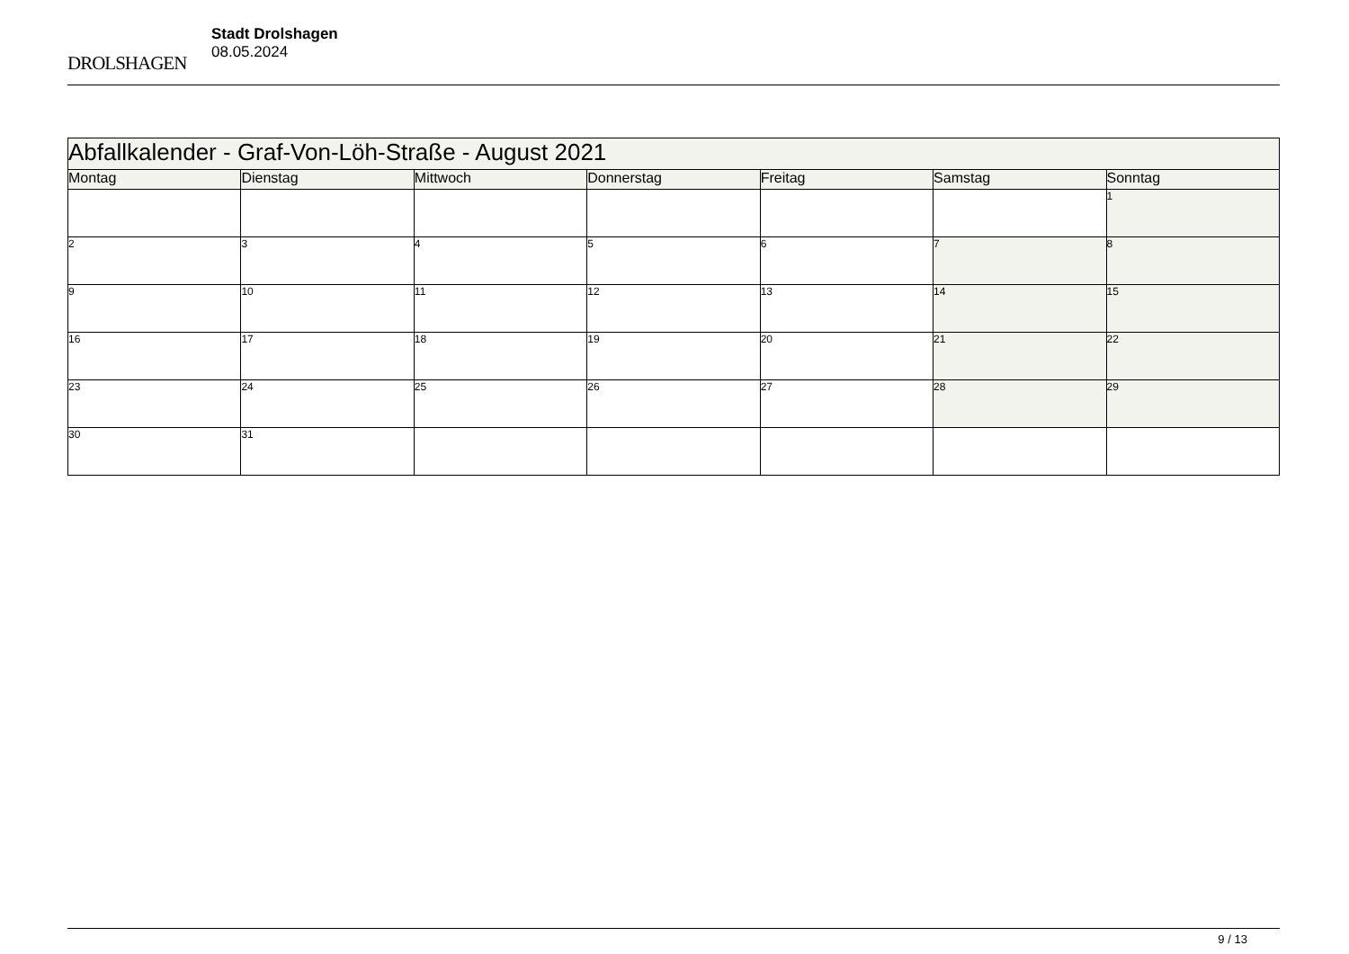DROLSHAGEN
Stadt Drolshagen
08.05.2024
| Abfallkalender - Graf-Von-Löh-Straße - August 2021 | | | | | | |
| --- | --- | --- | --- | --- | --- | --- |
| Montag | Dienstag | Mittwoch | Donnerstag | Freitag | Samstag | Sonntag |
| | | | | | | 1 |
| 2 | 3 | 4 | 5 | 6 | 7 | 8 |
| 9 | 10 | 11 | 12 | 13 | 14 | 15 |
| 16 | 17 | 18 | 19 | 20 | 21 | 22 |
| 23 | 24 | 25 | 26 | 27 | 28 | 29 |
| 30 | 31 | | | | | |
9 / 13